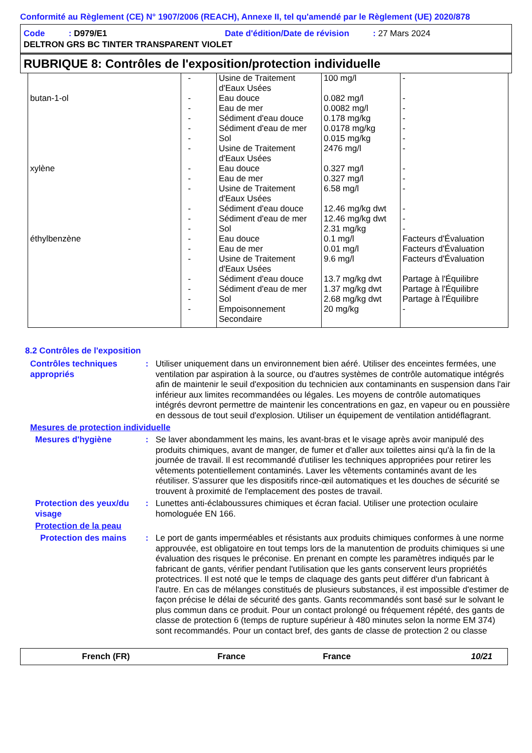Conformité au Règlement (CE) N° 1907/2006 (REACH), Annexe II, tel qu'amendé par le Règlement (UE) 2020/878
Code : D979/E1 Date d'édition/Date de révision : 27 Mars 2024
DELTRON GRS BC TINTER TRANSPARENT VIOLET
RUBRIQUE 8: Contrôles de l'exposition/protection individuelle
| | - | Usine de Traitement d'Eaux Usées | 100 mg/l | - |
| butan-1-ol | - - - - - - | Eau douce Eau de mer Sédiment d'eau douce Sédiment d'eau de mer Sol Usine de Traitement d'Eaux Usées | 0.082 mg/l 0.0082 mg/l 0.178 mg/kg 0.0178 mg/kg 0.015 mg/kg 2476 mg/l | - - - - - - |
| xylène | - - - - - - | Eau douce Eau de mer Usine de Traitement d'Eaux Usées Sédiment d'eau douce Sédiment d'eau de mer Sol | 0.327 mg/l 0.327 mg/l 6.58 mg/l 12.46 mg/kg dwt 12.46 mg/kg dwt 2.31 mg/kg | - - - - - - |
| éthylbenzène | - - - - - - - | Eau douce Eau de mer Usine de Traitement d'Eaux Usées Sédiment d'eau douce Sédiment d'eau de mer Sol Empoisonnement Secondaire | 0.1 mg/l 0.01 mg/l 9.6 mg/l 13.7 mg/kg dwt 1.37 mg/kg dwt 2.68 mg/kg dwt 20 mg/kg | Facteurs d'Évaluation Facteurs d'Évaluation Facteurs d'Évaluation Partage à l'Équilibre Partage à l'Équilibre Partage à l'Équilibre - |
8.2 Contrôles de l'exposition
Contrôles techniques appropriés
: Utiliser uniquement dans un environnement bien aéré. Utiliser des enceintes fermées, une ventilation par aspiration à la source, ou d'autres systèmes de contrôle automatique intégrés afin de maintenir le seuil d'exposition du technicien aux contaminants en suspension dans l'air inférieur aux limites recommandées ou légales. Les moyens de contrôle automatiques intégrés devront permettre de maintenir les concentrations en gaz, en vapeur ou en poussière en dessous de tout seuil d'explosion. Utiliser un équipement de ventilation antidéflagrant.
Mesures de protection individuelle
Mesures d'hygiène : Se laver abondamment les mains, les avant-bras et le visage après avoir manipulé des produits chimiques, avant de manger, de fumer et d'aller aux toilettes ainsi qu'à la fin de la journée de travail. Il est recommandé d'utiliser les techniques appropriées pour retirer les vêtements potentiellement contaminés. Laver les vêtements contaminés avant de les réutiliser. S'assurer que les dispositifs rince-œil automatiques et les douches de sécurité se trouvent à proximité de l'emplacement des postes de travail.
Protection des yeux/du visage
: Lunettes anti-éclaboussures chimiques et écran facial. Utiliser une protection oculaire homologuée EN 166.
Protection de la peau
Protection des mains : Le port de gants imperméables et résistants aux produits chimiques conformes à une norme approuvée, est obligatoire en tout temps lors de la manutention de produits chimiques si une évaluation des risques le préconise. En prenant en compte les paramètres indiqués par le fabricant de gants, vérifier pendant l'utilisation que les gants conservent leurs propriétés protectrices. Il est noté que le temps de claquage des gants peut différer d'un fabricant à l'autre. En cas de mélanges constitués de plusieurs substances, il est impossible d'estimer de façon précise le délai de sécurité des gants. Gants recommandés sont basé sur le solvant le plus commun dans ce produit. Pour un contact prolongé ou fréquement répété, des gants de classe de protection 6 (temps de rupture supérieur à 480 minutes selon la norme EM 374) sont recommandés. Pour un contact bref, des gants de classe de protection 2 ou classe
French (FR) France France 10/21